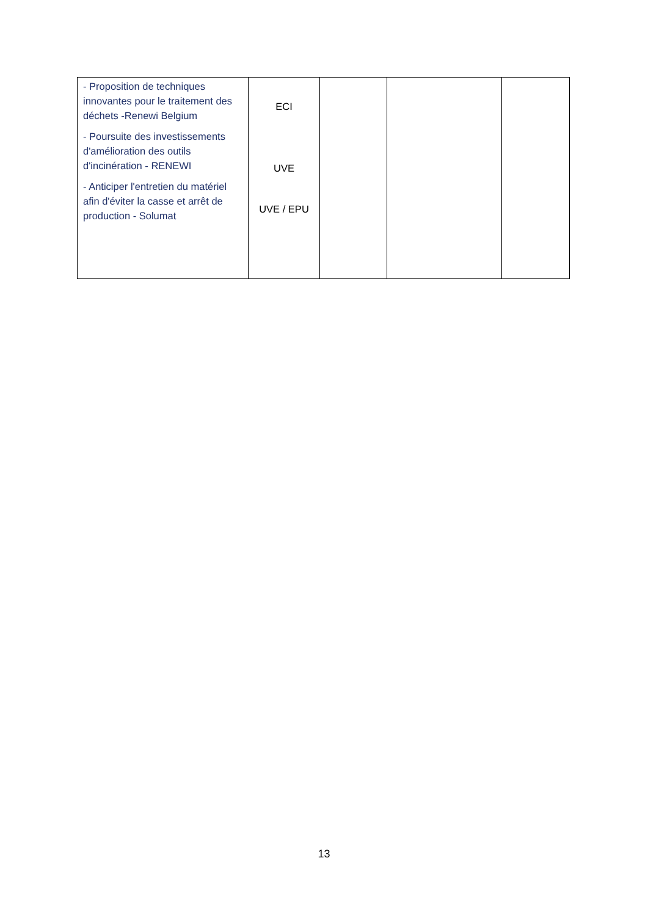| - Proposition de techniques innovantes pour le traitement des déchets -Renewi Belgium - Poursuite des investissements d'amélioration des outils d'incinération - RENEWI - Anticiper l'entretien du matériel afin d'éviter la casse et arrêt de production - Solumat | ECI UVE UVE / EPU | | | |
13